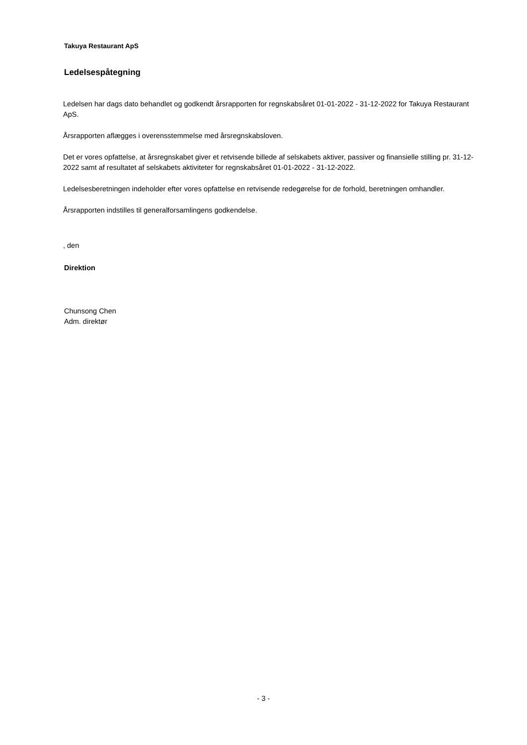Takuya Restaurant ApS
Ledelsespåtegning
Ledelsen har dags dato behandlet og godkendt årsrapporten for regnskabsåret 01-01-2022 - 31-12-2022 for Takuya Restaurant ApS.
Årsrapporten aflægges i overensstemmelse med årsregnskabsloven.
Det er vores opfattelse, at årsregnskabet giver et retvisende billede af selskabets aktiver, passiver og finansielle stilling pr. 31-12-2022 samt af resultatet af selskabets aktiviteter for regnskabsåret 01-01-2022 - 31-12-2022.
Ledelsesberetningen indeholder efter vores opfattelse en retvisende redegørelse for de forhold, beretningen omhandler.
Årsrapporten indstilles til generalforsamlingens godkendelse.
, den
Direktion
Chunsong Chen
Adm. direktør
- 3 -